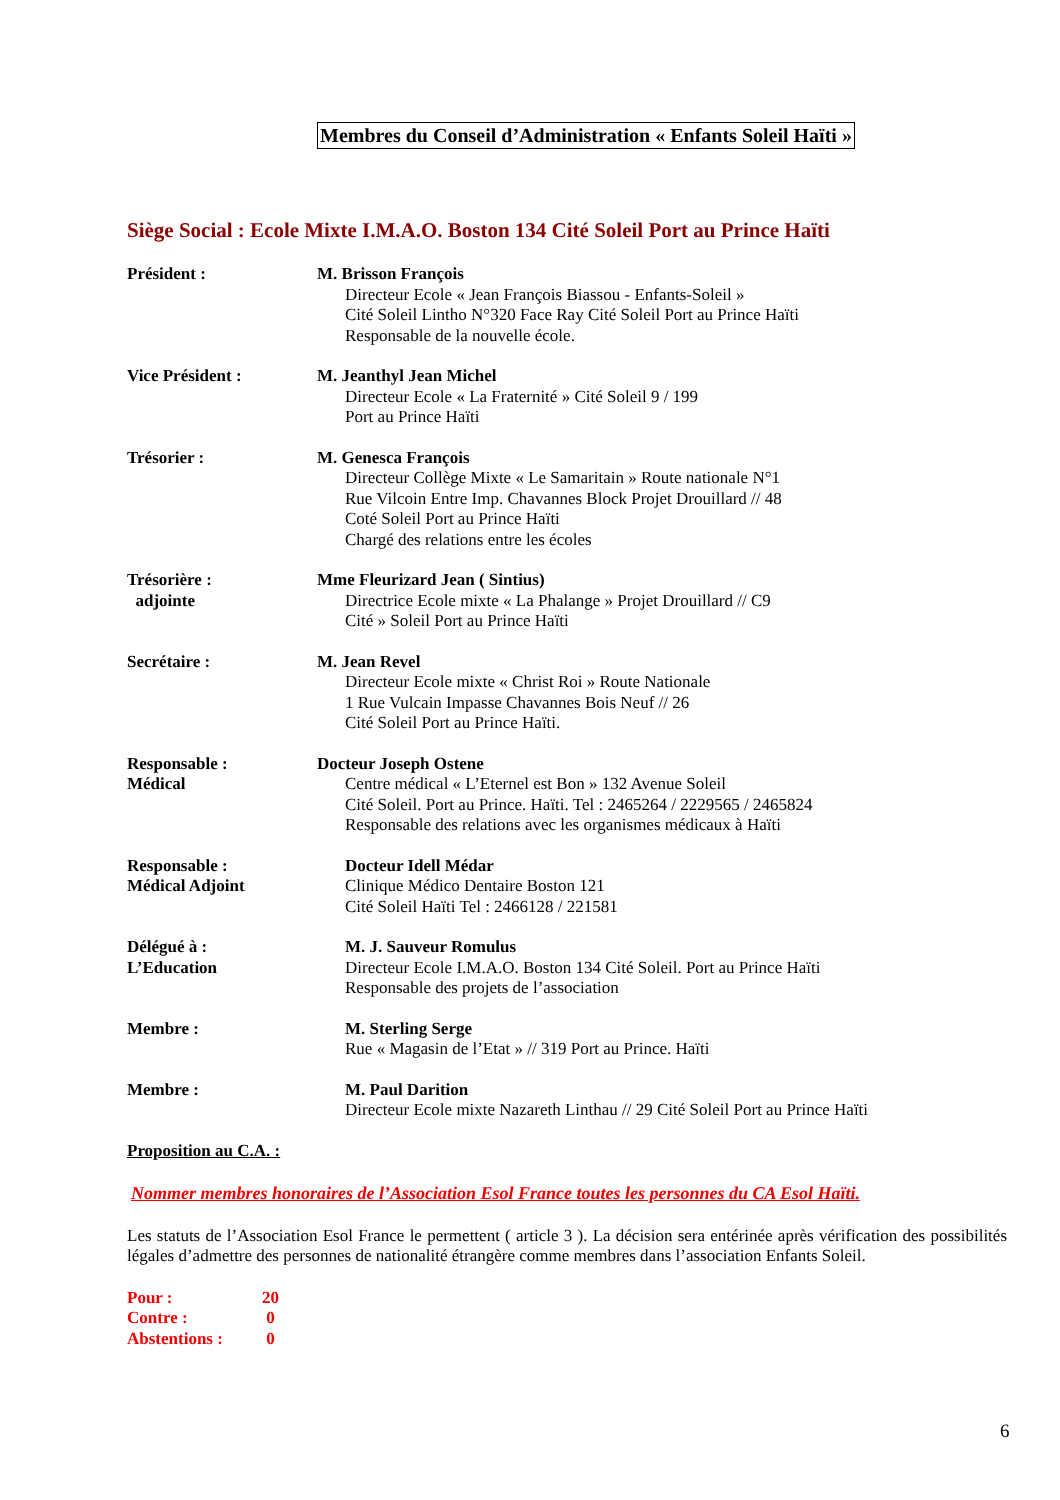Membres du Conseil d’Administration « Enfants Soleil Haïti »
Siège Social : Ecole Mixte I.M.A.O. Boston 134 Cité Soleil Port au Prince Haïti
Président : M. Brisson François
Directeur Ecole « Jean François Biassou - Enfants-Soleil »
Cité Soleil Lintho N°320 Face Ray Cité Soleil Port au Prince Haïti
Responsable de la nouvelle école.
Vice Président : M. Jeanthyl Jean Michel
Directeur Ecole « La Fraternité » Cité Soleil 9 / 199
Port au Prince Haïti
Trésorier : M. Genesca François
Directeur Collège Mixte « Le Samaritain » Route nationale N°1
Rue Vilcoin Entre Imp. Chavannes Block Projet Drouillard // 48
Coté Soleil Port au Prince Haïti
Chargé des relations entre les écoles
Trésorière :
adjointe
Mme Fleurizard Jean ( Sintius)
Directrice Ecole mixte « La Phalange » Projet Drouillard // C9
Cité » Soleil Port au Prince Haïti
Secrétaire : M. Jean Revel
Directeur Ecole mixte « Christ Roi » Route Nationale
1 Rue Vulcain Impasse Chavannes Bois Neuf // 26
Cité Soleil Port au Prince Haïti.
Responsable :
Médical
Docteur Joseph Ostene
Centre médical « L’Eternel est Bon » 132 Avenue Soleil
Cité Soleil. Port au Prince. Haïti. Tel : 2465264 / 2229565 / 2465824
Responsable des relations avec les organismes médicaux à Haïti
Responsable :
Médical Adjoint
Docteur Idell Médar
Clinique Médico Dentaire Boston 121
Cité Soleil Haïti Tel : 2466128 / 221581
Délégué à :
L’Education
M. J. Sauveur Romulus
Directeur Ecole I.M.A.O. Boston 134 Cité Soleil. Port au Prince Haïti
Responsable des projets de l’association
Membre : M. Sterling Serge
Rue « Magasin de l’Etat » // 319 Port au Prince. Haïti
Membre : M. Paul Darition
Directeur Ecole mixte Nazareth Linthau // 29 Cité Soleil Port au Prince Haïti
Proposition au C.A. :
Nommer membres honoraires de l’Association Esol France toutes les personnes du CA Esol Haïti.
Les statuts de l’Association Esol France le permettent ( article 3 ). La décision sera entérinée après vérification des possibilités légales d’admettre des personnes de nationalité étrangère comme membres dans l’association Enfants Soleil.
Pour : 20
Contre : 0
Abstentions : 0
6